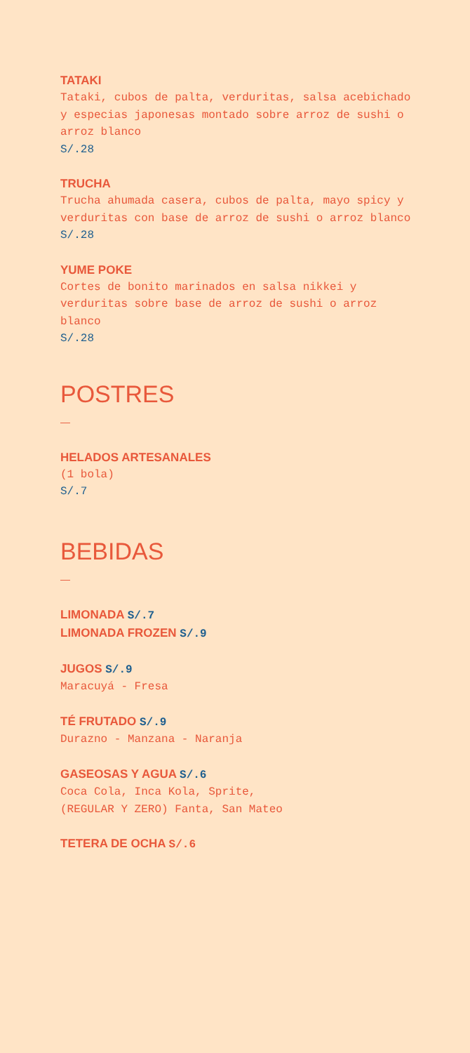TATAKI
Tataki, cubos de palta, verduritas, salsa acebichado y especias japonesas montado sobre arroz de sushi o arroz blanco
S/.28
TRUCHA
Trucha ahumada casera, cubos de palta, mayo spicy y verduritas con base de arroz de sushi o arroz blanco
S/.28
YUME POKE
Cortes de bonito marinados en salsa nikkei y verduritas sobre base de arroz de sushi o arroz blanco
S/.28
POSTRES
—
HELADOS ARTESANALES
(1 bola)
S/.7
BEBIDAS
—
LIMONADA S/.7
LIMONADA FROZEN S/.9
JUGOS S/.9
Maracuyá - Fresa
TÉ FRUTADO S/.9
Durazno - Manzana - Naranja
GASEOSAS Y AGUA S/.6
Coca Cola, Inca Kola, Sprite,
(REGULAR Y ZERO) Fanta, San Mateo
TETERA DE OCHA S/.6